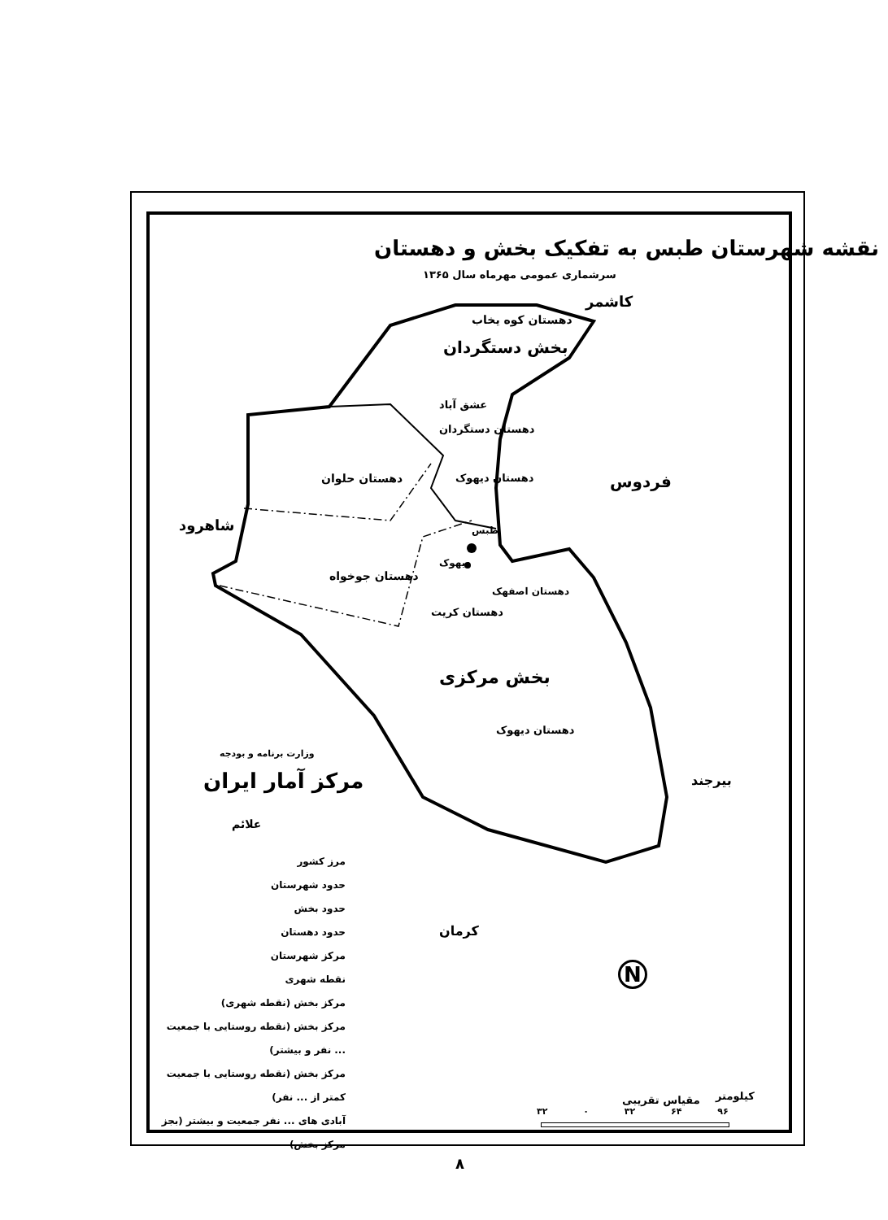نقشه شهرستان طبس به تفکیک بخش و دهستان
سرشماری عمومی مهرماه سال ۱۳۶۵
کاشمر
دهستان کوه یخاب
بخش دستگردان
عشق آباد
دهستان دستگردان
دهستان حلوان دهستان دیهوک فردوس
شاهرود طبس
دیهوک
دهستان جوخواه
دهستان اصفهک
دهستان کریت
بخش مرکزی
دهستان دیهوک
بیرجند
وزارت برنامه و بودجه
مرکز آمار ایران
علائم
کرمان
مرز کشور
حدود شهرستان
حدود بخش
حدود دهستان
مرکز شهرستان
نقطه شهری
مرکز بخش (نقطه شهری)
مرکز بخش (نقطه روستایی با جمعیت ... نفر و بیشتر)
مرکز بخش (نقطه روستایی با جمعیت کمتر از ... نفر)
آبادی های ... نفر جمعیت و بیشتر (بجز مرکز بخش)
N
کیلومتر
مقیاس تقریبی
۳۲ ۰ ۳۲ ۶۴ ۹۶
۸